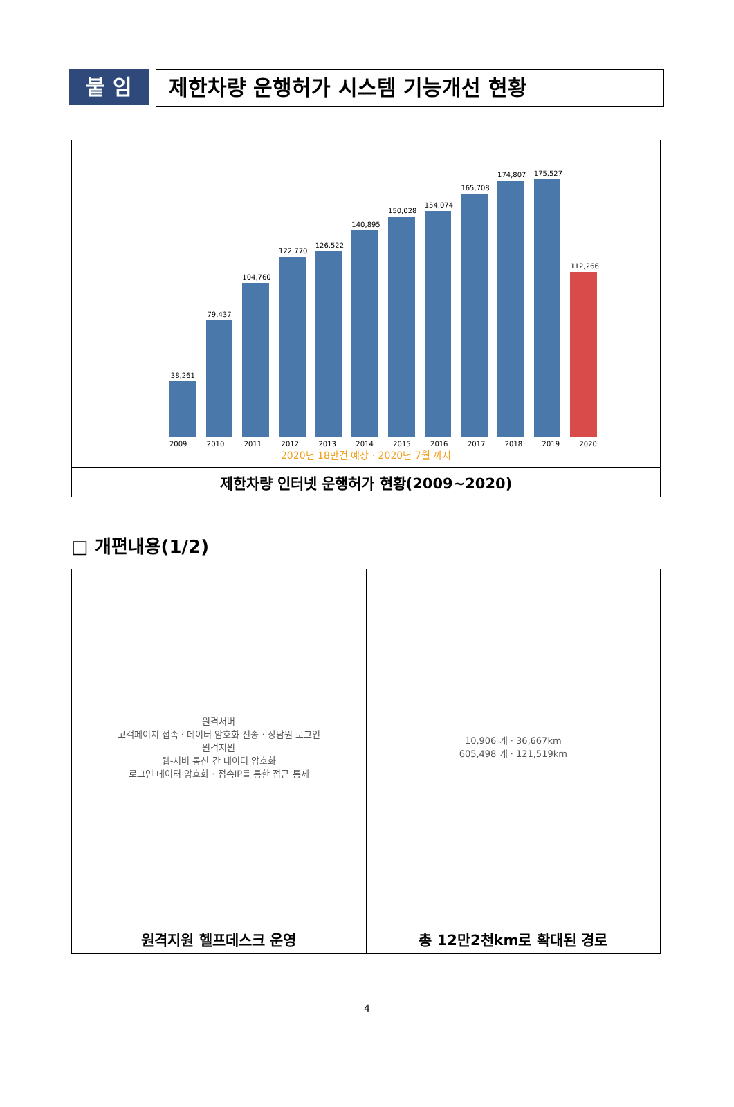붙 임 제한차량 운행허가 시스템 기능개선 현황
| 38,261 79,437 104,760 122,770 126,522 140,895 150,028 154,074 165,708 174,807 175,527 112,266 2009 2010 2011 2012 2013 2014 2015 2016 2017 2018 2019 2020 2020년 18만건 예상 · 2020년 7월 까지 |
| 제한차량 인터넷 운행허가 현황(2009~2020) |
□ 개편내용(1/2)
| 원격서버 고객페이지 접속 · 데이터 암호화 전송 · 상담원 로그인 원격지원 웹-서버 통신 간 데이터 암호화 로그인 데이터 암호화 · 접속IP를 통한 접근 통제 | 10,906 개 · 36,667km 605,498 개 · 121,519km |
| 원격지원 헬프데스크 운영 | 총 12만2천km로 확대된 경로 |
4